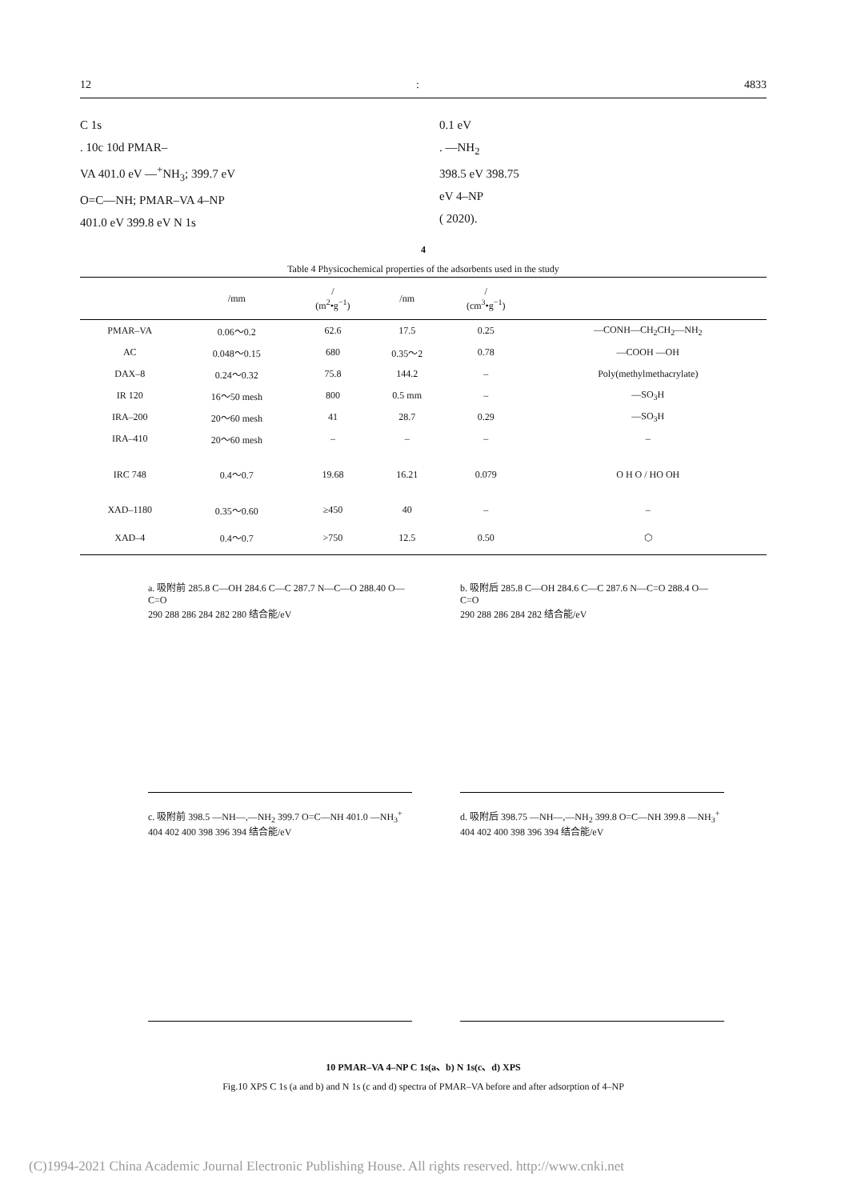12: 4833
C 1s
. 10c 10d PMAR–
VA 401.0 eV —<sup>+</sup>NH<sub>3</sub>; 399.7 eV
O=C—NH; PMAR–VA 4–NP
401.0 eV 399.8 eV N 1s
0.1 eV
. —NH<sub>2</sub>
398.5 eV 398.75
eV 4–NP
( 2020).
4
Table 4 Physicochemical properties of the adsorbents used in the study
| | /mm | / (m<sup>2</sup>•g<sup>−1</sup>) | /nm | / (cm<sup>3</sup>•g<sup>−1</sup>) | |
| --- | --- | --- | --- | --- | --- |
| PMAR–VA | 0.06～0.2 | 62.6 | 17.5 | 0.25 | —CONH—CH<sub>2</sub>CH<sub>2</sub>—NH<sub>2</sub> |
| AC | 0.048～0.15 | 680 | 0.35～2 | 0.78 | —COOH —OH |
| DAX–8 | 0.24～0.32 | 75.8 | 144.2 | – | Poly(methylmethacrylate) |
| IR 120 | 16～50 mesh | 800 | 0.5 mm | – | —SO<sub>3</sub>H |
| IRA–200 | 20～60 mesh | 41 | 28.7 | 0.29 | —SO<sub>3</sub>H |
| IRA–410 | 20～60 mesh | – | – | – | – |
| IRC 748 | 0.4～0.7 | 19.68 | 16.21 | 0.079 | O H O / HO OH |
| XAD–1180 | 0.35～0.60 | ≥450 | 40 | – | – |
| XAD–4 | 0.4～0.7 | >750 | 12.5 | 0.50 | ⬡ |
a. 吸附前 285.8 C—OH 284.6 C—C 287.7 N—C—O 288.40 O—C=O
290 288 286 284 282 280 结合能/eV
b. 吸附后 285.8 C—OH 284.6 C—C 287.6 N—C=O 288.4 O—C=O
290 288 286 284 282 结合能/eV
c. 吸附前 398.5 —NH—,—NH<sub>2</sub> 399.7 O=C—NH 401.0 —NH<sub>3</sub><sup>+</sup>
404 402 400 398 396 394 结合能/eV
d. 吸附后 398.75 —NH—,—NH<sub>2</sub> 399.8 O=C—NH 399.8 —NH<sub>3</sub><sup>+</sup>
404 402 400 398 396 394 结合能/eV
10 PMAR–VA 4–NP C 1s(a、b) N 1s(c、d) XPS
Fig.10 XPS C 1s (a and b) and N 1s (c and d) spectra of PMAR–VA before and after adsorption of 4–NP
(C)1994-2021 China Academic Journal Electronic Publishing House. All rights reserved. http://www.cnki.net